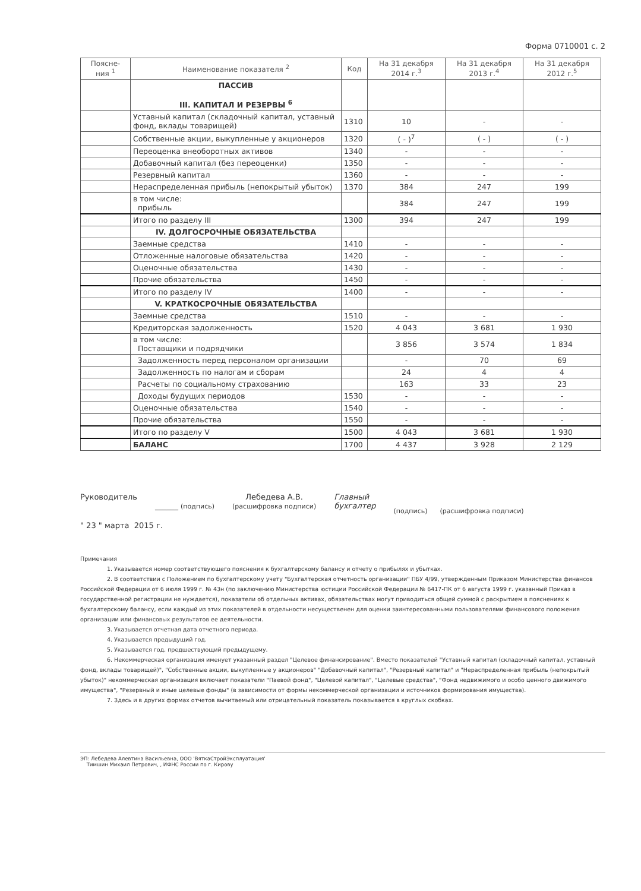Форма 0710001 с. 2
| Поясне- ния <sup>1</sup> | Наименование показателя <sup>2</sup> | Код | На 31 декабря 2014 г.<sup>3</sup> | На 31 декабря 2013 г.<sup>4</sup> | На 31 декабря 2012 г.<sup>5</sup> |
| --- | --- | --- | --- | --- | --- |
| | ПАССИВ III. КАПИТАЛ И РЕЗЕРВЫ <sup>6</sup> | | | | |
| | Уставный капитал (складочный капитал, уставный фонд, вклады товарищей) | 1310 | 10 | - | - |
| | Собственные акции, выкупленные у акционеров | 1320 | ( - )<sup>7</sup> | ( - ) | ( - ) |
| | Переоценка внеоборотных активов | 1340 | - | - | - |
| | Добавочный капитал (без переоценки) | 1350 | - | - | - |
| | Резервный капитал | 1360 | - | - | - |
| | Нераспределенная прибыль (непокрытый убыток) | 1370 | 384 | 247 | 199 |
| | в том числе: прибыль | | 384 | 247 | 199 |
| | Итого по разделу III | 1300 | 394 | 247 | 199 |
| | IV. ДОЛГОСРОЧНЫЕ ОБЯЗАТЕЛЬСТВА | | | | |
| | Заемные средства | 1410 | - | - | - |
| | Отложенные налоговые обязательства | 1420 | - | - | - |
| | Оценочные обязательства | 1430 | - | - | - |
| | Прочие обязательства | 1450 | - | - | - |
| | Итого по разделу IV | 1400 | - | - | - |
| | V. КРАТКОСРОЧНЫЕ ОБЯЗАТЕЛЬСТВА | | | | |
| | Заемные средства | 1510 | - | - | - |
| | Кредиторская задолженность | 1520 | 4 043 | 3 681 | 1 930 |
| | в том числе: Поставщики и подрядчики | | 3 856 | 3 574 | 1 834 |
| | Задолженность перед персоналом организации | | - | 70 | 69 |
| | Задолженность по налогам и сборам | | 24 | 4 | 4 |
| | Расчеты по социальному страхованию | | 163 | 33 | 23 |
| | Доходы будущих периодов | 1530 | - | - | - |
| | Оценочные обязательства | 1540 | - | - | - |
| | Прочие обязательства | 1550 | - | - | - |
| | Итого по разделу V | 1500 | 4 043 | 3 681 | 1 930 |
| | БАЛАНС | 1700 | 4 437 | 3 928 | 2 129 |
Руководитель
______ (подпись)
Лебедева А.В.
(расшифровка подписи)
Главный
бухгалтер
(подпись) (расшифровка подписи)
" 23 " марта 2015 г.
Примечания
1. Указывается номер соответствующего пояснения к бухгалтерскому балансу и отчету о прибылях и убытках.
2. В соответствии с Положением по бухгалтерскому учету "Бухгалтерская отчетность организации" ПБУ 4/99, утвержденным Приказом Министерства финансов Российской Федерации от 6 июля 1999 г. № 43н (по заключению Министерства юстиции Российской Федерации № 6417-ПК от 6 августа 1999 г. указанный Приказ в государственной регистрации не нуждается), показатели об отдельных активах, обязательствах могут приводиться общей суммой с раскрытием в пояснениях к бухгалтерскому балансу, если каждый из этих показателей в отдельности несущественен для оценки заинтересованными пользователями финансового положения организации или финансовых результатов ее деятельности.
3. Указывается отчетная дата отчетного периода.
4. Указывается предыдущий год.
5. Указывается год, предшествующий предыдущему.
6. Некоммерческая организация именует указанный раздел "Целевое финансирование". Вместо показателей "Уставный капитал (складочный капитал, уставный фонд, вклады товарищей)", "Собственные акции, выкупленные у акционеров" "Добавочный капитал", "Резервный капитал" и "Нераспределенная прибыль (непокрытый убыток)" некоммерческая организация включает показатели "Паевой фонд", "Целевой капитал", "Целевые средства", "Фонд недвижимого и особо ценного движимого имущества", "Резервный и иные целевые фонды" (в зависимости от формы некоммерческой организации и источников формирования имущества).
7. Здесь и в других формах отчетов вычитаемый или отрицательный показатель показывается в круглых скобках.
ЭП: Лебедева Алевтина Васильевна, ООО 'ВяткаСтройЭксплуатация'
Тимшин Михаил Петрович, , ИФНС России по г. Кирову